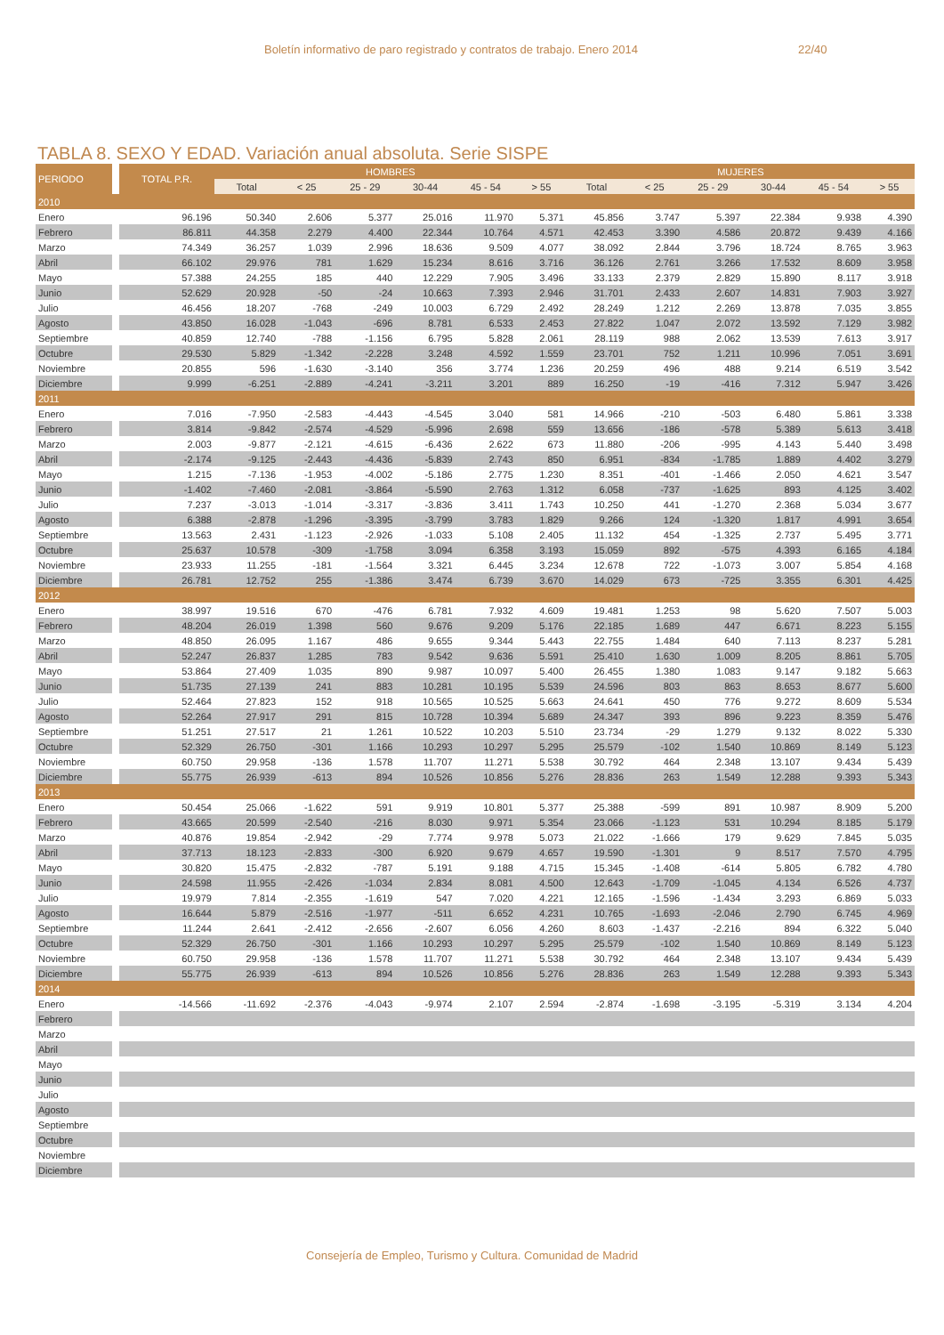Boletín informativo de paro registrado y contratos de trabajo. Enero 2014 22/40
TABLA 8. SEXO Y EDAD. Variación anual absoluta. Serie SISPE
| PERIODO | | TOTAL P.R. | HOMBRES | | | | | | MUJERES | | | | | |
| | | | Total | < 25 | 25 - 29 | 30-44 | 45 - 54 | > 55 | Total | < 25 | 25 - 29 | 30-44 | 45 - 54 | > 55 |
| 2010 | | | | | | | | | | | | | | |
| Enero | | 96.196 | 50.340 | 2.606 | 5.377 | 25.016 | 11.970 | 5.371 | 45.856 | 3.747 | 5.397 | 22.384 | 9.938 | 4.390 |
| Febrero | | 86.811 | 44.358 | 2.279 | 4.400 | 22.344 | 10.764 | 4.571 | 42.453 | 3.390 | 4.586 | 20.872 | 9.439 | 4.166 |
| Marzo | | 74.349 | 36.257 | 1.039 | 2.996 | 18.636 | 9.509 | 4.077 | 38.092 | 2.844 | 3.796 | 18.724 | 8.765 | 3.963 |
| Abril | | 66.102 | 29.976 | 781 | 1.629 | 15.234 | 8.616 | 3.716 | 36.126 | 2.761 | 3.266 | 17.532 | 8.609 | 3.958 |
| Mayo | | 57.388 | 24.255 | 185 | 440 | 12.229 | 7.905 | 3.496 | 33.133 | 2.379 | 2.829 | 15.890 | 8.117 | 3.918 |
| Junio | | 52.629 | 20.928 | -50 | -24 | 10.663 | 7.393 | 2.946 | 31.701 | 2.433 | 2.607 | 14.831 | 7.903 | 3.927 |
| Julio | | 46.456 | 18.207 | -768 | -249 | 10.003 | 6.729 | 2.492 | 28.249 | 1.212 | 2.269 | 13.878 | 7.035 | 3.855 |
| Agosto | | 43.850 | 16.028 | -1.043 | -696 | 8.781 | 6.533 | 2.453 | 27.822 | 1.047 | 2.072 | 13.592 | 7.129 | 3.982 |
| Septiembre | | 40.859 | 12.740 | -788 | -1.156 | 6.795 | 5.828 | 2.061 | 28.119 | 988 | 2.062 | 13.539 | 7.613 | 3.917 |
| Octubre | | 29.530 | 5.829 | -1.342 | -2.228 | 3.248 | 4.592 | 1.559 | 23.701 | 752 | 1.211 | 10.996 | 7.051 | 3.691 |
| Noviembre | | 20.855 | 596 | -1.630 | -3.140 | 356 | 3.774 | 1.236 | 20.259 | 496 | 488 | 9.214 | 6.519 | 3.542 |
| Diciembre | | 9.999 | -6.251 | -2.889 | -4.241 | -3.211 | 3.201 | 889 | 16.250 | -19 | -416 | 7.312 | 5.947 | 3.426 |
| 2011 | | | | | | | | | | | | | | |
| Enero | | 7.016 | -7.950 | -2.583 | -4.443 | -4.545 | 3.040 | 581 | 14.966 | -210 | -503 | 6.480 | 5.861 | 3.338 |
| Febrero | | 3.814 | -9.842 | -2.574 | -4.529 | -5.996 | 2.698 | 559 | 13.656 | -186 | -578 | 5.389 | 5.613 | 3.418 |
| Marzo | | 2.003 | -9.877 | -2.121 | -4.615 | -6.436 | 2.622 | 673 | 11.880 | -206 | -995 | 4.143 | 5.440 | 3.498 |
| Abril | | -2.174 | -9.125 | -2.443 | -4.436 | -5.839 | 2.743 | 850 | 6.951 | -834 | -1.785 | 1.889 | 4.402 | 3.279 |
| Mayo | | 1.215 | -7.136 | -1.953 | -4.002 | -5.186 | 2.775 | 1.230 | 8.351 | -401 | -1.466 | 2.050 | 4.621 | 3.547 |
| Junio | | -1.402 | -7.460 | -2.081 | -3.864 | -5.590 | 2.763 | 1.312 | 6.058 | -737 | -1.625 | 893 | 4.125 | 3.402 |
| Julio | | 7.237 | -3.013 | -1.014 | -3.317 | -3.836 | 3.411 | 1.743 | 10.250 | 441 | -1.270 | 2.368 | 5.034 | 3.677 |
| Agosto | | 6.388 | -2.878 | -1.296 | -3.395 | -3.799 | 3.783 | 1.829 | 9.266 | 124 | -1.320 | 1.817 | 4.991 | 3.654 |
| Septiembre | | 13.563 | 2.431 | -1.123 | -2.926 | -1.033 | 5.108 | 2.405 | 11.132 | 454 | -1.325 | 2.737 | 5.495 | 3.771 |
| Octubre | | 25.637 | 10.578 | -309 | -1.758 | 3.094 | 6.358 | 3.193 | 15.059 | 892 | -575 | 4.393 | 6.165 | 4.184 |
| Noviembre | | 23.933 | 11.255 | -181 | -1.564 | 3.321 | 6.445 | 3.234 | 12.678 | 722 | -1.073 | 3.007 | 5.854 | 4.168 |
| Diciembre | | 26.781 | 12.752 | 255 | -1.386 | 3.474 | 6.739 | 3.670 | 14.029 | 673 | -725 | 3.355 | 6.301 | 4.425 |
| 2012 | | | | | | | | | | | | | | |
| Enero | | 38.997 | 19.516 | 670 | -476 | 6.781 | 7.932 | 4.609 | 19.481 | 1.253 | 98 | 5.620 | 7.507 | 5.003 |
| Febrero | | 48.204 | 26.019 | 1.398 | 560 | 9.676 | 9.209 | 5.176 | 22.185 | 1.689 | 447 | 6.671 | 8.223 | 5.155 |
| Marzo | | 48.850 | 26.095 | 1.167 | 486 | 9.655 | 9.344 | 5.443 | 22.755 | 1.484 | 640 | 7.113 | 8.237 | 5.281 |
| Abril | | 52.247 | 26.837 | 1.285 | 783 | 9.542 | 9.636 | 5.591 | 25.410 | 1.630 | 1.009 | 8.205 | 8.861 | 5.705 |
| Mayo | | 53.864 | 27.409 | 1.035 | 890 | 9.987 | 10.097 | 5.400 | 26.455 | 1.380 | 1.083 | 9.147 | 9.182 | 5.663 |
| Junio | | 51.735 | 27.139 | 241 | 883 | 10.281 | 10.195 | 5.539 | 24.596 | 803 | 863 | 8.653 | 8.677 | 5.600 |
| Julio | | 52.464 | 27.823 | 152 | 918 | 10.565 | 10.525 | 5.663 | 24.641 | 450 | 776 | 9.272 | 8.609 | 5.534 |
| Agosto | | 52.264 | 27.917 | 291 | 815 | 10.728 | 10.394 | 5.689 | 24.347 | 393 | 896 | 9.223 | 8.359 | 5.476 |
| Septiembre | | 51.251 | 27.517 | 21 | 1.261 | 10.522 | 10.203 | 5.510 | 23.734 | -29 | 1.279 | 9.132 | 8.022 | 5.330 |
| Octubre | | 52.329 | 26.750 | -301 | 1.166 | 10.293 | 10.297 | 5.295 | 25.579 | -102 | 1.540 | 10.869 | 8.149 | 5.123 |
| Noviembre | | 60.750 | 29.958 | -136 | 1.578 | 11.707 | 11.271 | 5.538 | 30.792 | 464 | 2.348 | 13.107 | 9.434 | 5.439 |
| Diciembre | | 55.775 | 26.939 | -613 | 894 | 10.526 | 10.856 | 5.276 | 28.836 | 263 | 1.549 | 12.288 | 9.393 | 5.343 |
| 2013 | | | | | | | | | | | | | | |
| Enero | | 50.454 | 25.066 | -1.622 | 591 | 9.919 | 10.801 | 5.377 | 25.388 | -599 | 891 | 10.987 | 8.909 | 5.200 |
| Febrero | | 43.665 | 20.599 | -2.540 | -216 | 8.030 | 9.971 | 5.354 | 23.066 | -1.123 | 531 | 10.294 | 8.185 | 5.179 |
| Marzo | | 40.876 | 19.854 | -2.942 | -29 | 7.774 | 9.978 | 5.073 | 21.022 | -1.666 | 179 | 9.629 | 7.845 | 5.035 |
| Abril | | 37.713 | 18.123 | -2.833 | -300 | 6.920 | 9.679 | 4.657 | 19.590 | -1.301 | 9 | 8.517 | 7.570 | 4.795 |
| Mayo | | 30.820 | 15.475 | -2.832 | -787 | 5.191 | 9.188 | 4.715 | 15.345 | -1.408 | -614 | 5.805 | 6.782 | 4.780 |
| Junio | | 24.598 | 11.955 | -2.426 | -1.034 | 2.834 | 8.081 | 4.500 | 12.643 | -1.709 | -1.045 | 4.134 | 6.526 | 4.737 |
| Julio | | 19.979 | 7.814 | -2.355 | -1.619 | 547 | 7.020 | 4.221 | 12.165 | -1.596 | -1.434 | 3.293 | 6.869 | 5.033 |
| Agosto | | 16.644 | 5.879 | -2.516 | -1.977 | -511 | 6.652 | 4.231 | 10.765 | -1.693 | -2.046 | 2.790 | 6.745 | 4.969 |
| Septiembre | | 11.244 | 2.641 | -2.412 | -2.656 | -2.607 | 6.056 | 4.260 | 8.603 | -1.437 | -2.216 | 894 | 6.322 | 5.040 |
| Octubre | | 52.329 | 26.750 | -301 | 1.166 | 10.293 | 10.297 | 5.295 | 25.579 | -102 | 1.540 | 10.869 | 8.149 | 5.123 |
| Noviembre | | 60.750 | 29.958 | -136 | 1.578 | 11.707 | 11.271 | 5.538 | 30.792 | 464 | 2.348 | 13.107 | 9.434 | 5.439 |
| Diciembre | | 55.775 | 26.939 | -613 | 894 | 10.526 | 10.856 | 5.276 | 28.836 | 263 | 1.549 | 12.288 | 9.393 | 5.343 |
| 2014 | | | | | | | | | | | | | | |
| Enero | | -14.566 | -11.692 | -2.376 | -4.043 | -9.974 | 2.107 | 2.594 | -2.874 | -1.698 | -3.195 | -5.319 | 3.134 | 4.204 |
| Febrero | | | | | | | | | | | | | | |
| Marzo | | | | | | | | | | | | | | |
| Abril | | | | | | | | | | | | | | |
| Mayo | | | | | | | | | | | | | | |
| Junio | | | | | | | | | | | | | | |
| Julio | | | | | | | | | | | | | | |
| Agosto | | | | | | | | | | | | | | |
| Septiembre | | | | | | | | | | | | | | |
| Octubre | | | | | | | | | | | | | | |
| Noviembre | | | | | | | | | | | | | | |
| Diciembre | | | | | | | | | | | | | | |
Consejería de Empleo, Turismo y Cultura. Comunidad de Madrid